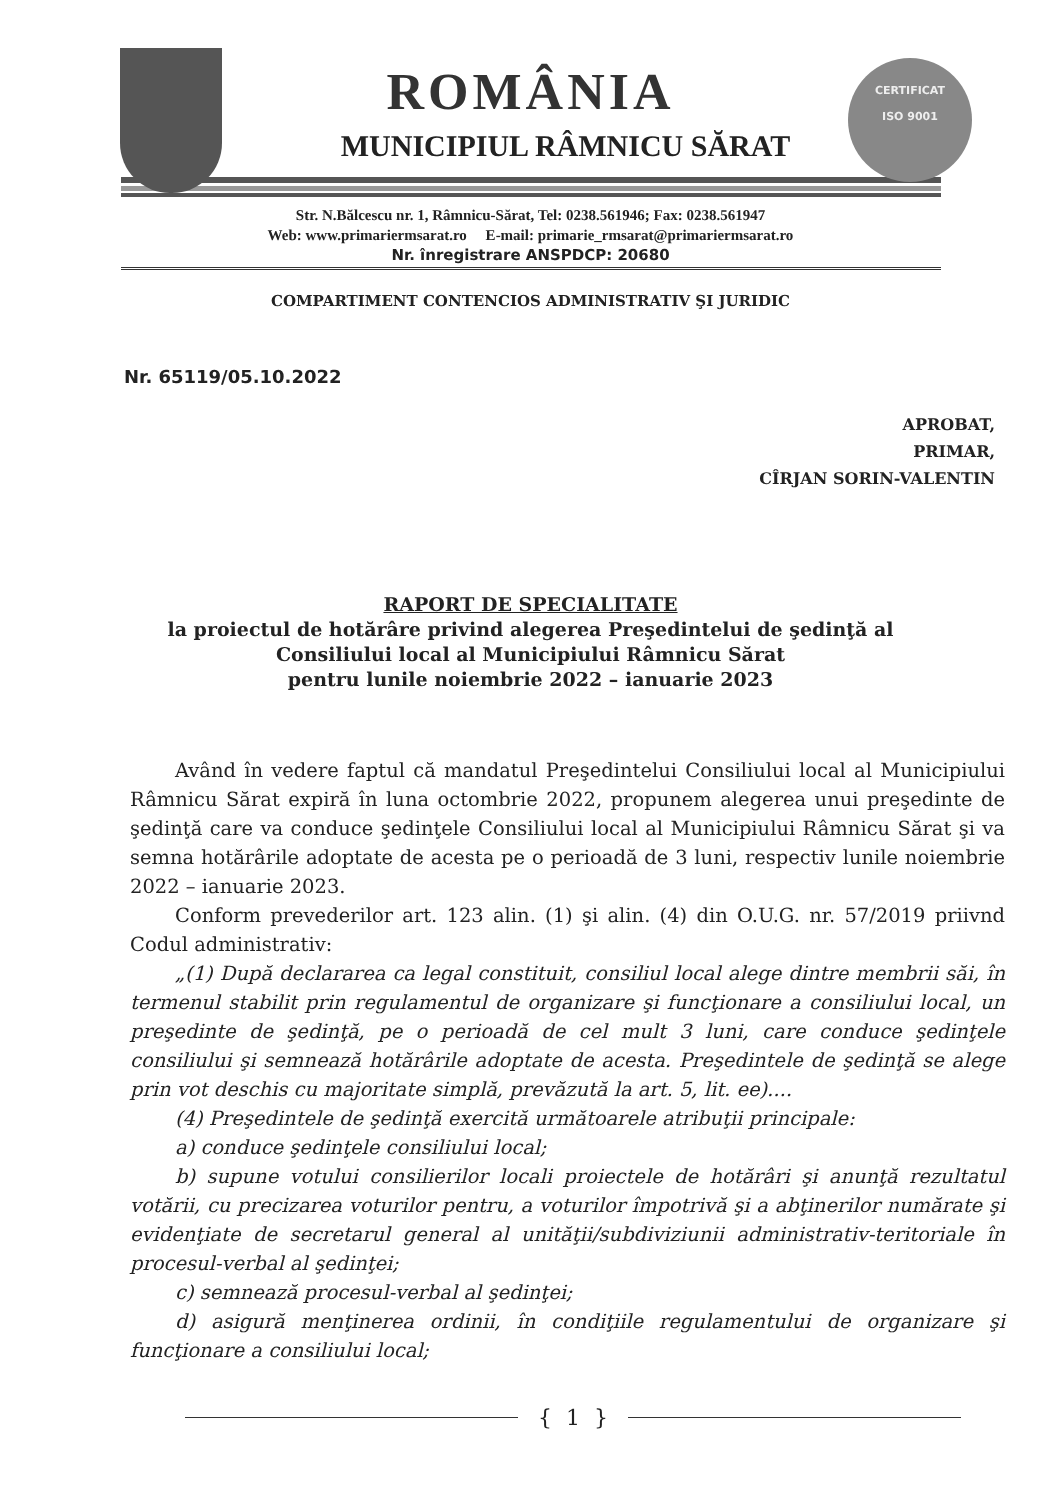CERTIFICAT
ISO 9001
ROMÂNIA
MUNICIPIUL RÂMNICU SĂRAT
Str. N.Bălcescu nr. 1, Râmnicu-Sărat, Tel: 0238.561946; Fax: 0238.561947
Web: www.primariermsarat.ro E-mail: primarie_rmsarat@primariermsarat.ro
Nr. înregistrare ANSPDCP: 20680
COMPARTIMENT CONTENCIOS ADMINISTRATIV ŞI JURIDIC
Nr. 65119/05.10.2022
APROBAT,
PRIMAR,
CÎRJAN SORIN-VALENTIN
RAPORT DE SPECIALITATE
la proiectul de hotărâre privind alegerea Preşedintelui de şedinţă al
Consiliului local al Municipiului Râmnicu Sărat
pentru lunile noiembrie 2022 – ianuarie 2023
Având în vedere faptul că mandatul Preşedintelui Consiliului local al Municipiului Râmnicu Sărat expiră în luna octombrie 2022, propunem alegerea unui preşedinte de şedinţă care va conduce şedinţele Consiliului local al Municipiului Râmnicu Sărat şi va semna hotărârile adoptate de acesta pe o perioadă de 3 luni, respectiv lunile noiembrie 2022 – ianuarie 2023.
Conform prevederilor art. 123 alin. (1) şi alin. (4) din O.U.G. nr. 57/2019 priivnd Codul administrativ:
„(1) După declararea ca legal constituit, consiliul local alege dintre membrii săi, în termenul stabilit prin regulamentul de organizare şi funcţionare a consiliului local, un preşedinte de şedinţă, pe o perioadă de cel mult 3 luni, care conduce şedinţele consiliului şi semnează hotărârile adoptate de acesta. Preşedintele de şedinţă se alege prin vot deschis cu majoritate simplă, prevăzută la art. 5, lit. ee)....
(4) Preşedintele de şedinţă exercită următoarele atribuţii principale:
a) conduce şedinţele consiliului local;
b) supune votului consilierilor locali proiectele de hotărâri şi anunţă rezultatul votării, cu precizarea voturilor pentru, a voturilor împotrivă şi a abţinerilor numărate şi evidenţiate de secretarul general al unităţii/subdiviziunii administrativ-teritoriale în procesul-verbal al şedinţei;
c) semnează procesul-verbal al şedinţei;
d) asigură menţinerea ordinii, în condiţiile regulamentului de organizare şi funcţionare a consiliului local;
{ 1 }